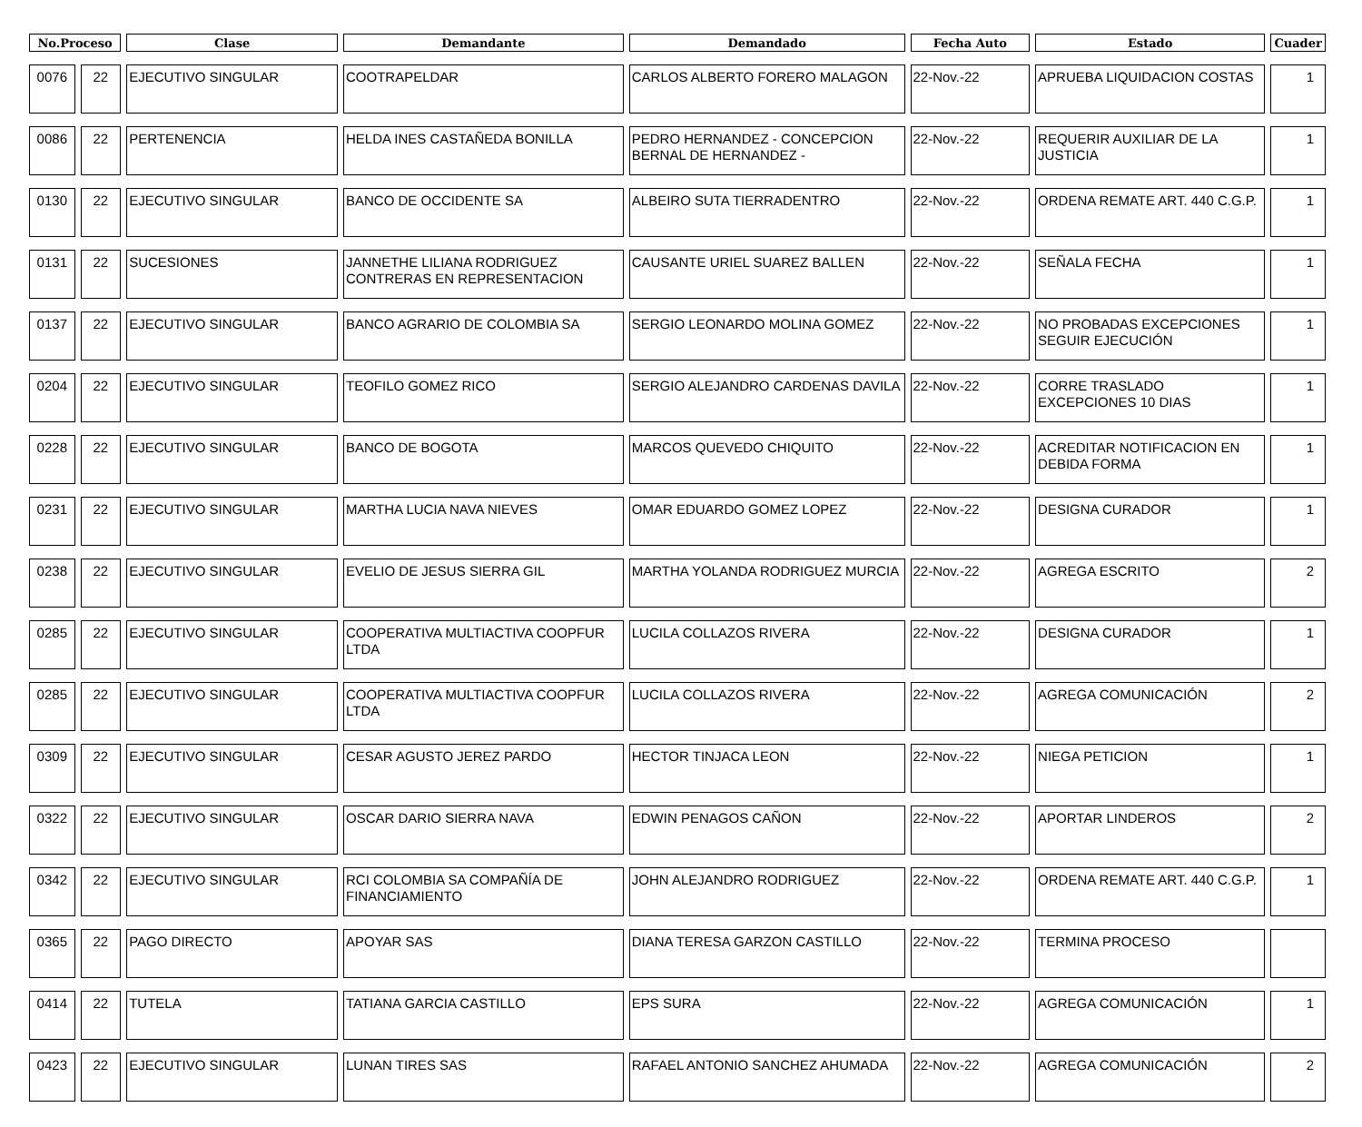| No.Proceso | | Clase | Demandante | Demandado | Fecha Auto | Estado | Cuader |
| --- | --- | --- | --- | --- | --- | --- | --- |
| 0076 | 22 | EJECUTIVO SINGULAR | COOTRAPELDAR | CARLOS ALBERTO FORERO MALAGON | 22-Nov.-22 | APRUEBA LIQUIDACION COSTAS | 1 |
| 0086 | 22 | PERTENENCIA | HELDA INES CASTAÑEDA BONILLA | PEDRO HERNANDEZ - CONCEPCION BERNAL DE HERNANDEZ - | 22-Nov.-22 | REQUERIR AUXILIAR DE LA JUSTICIA | 1 |
| 0130 | 22 | EJECUTIVO SINGULAR | BANCO DE OCCIDENTE SA | ALBEIRO SUTA TIERRADENTRO | 22-Nov.-22 | ORDENA REMATE ART. 440 C.G.P. | 1 |
| 0131 | 22 | SUCESIONES | JANNETHE LILIANA RODRIGUEZ CONTRERAS EN REPRESENTACION | CAUSANTE URIEL SUAREZ BALLEN | 22-Nov.-22 | SEÑALA FECHA | 1 |
| 0137 | 22 | EJECUTIVO SINGULAR | BANCO AGRARIO DE COLOMBIA SA | SERGIO LEONARDO MOLINA GOMEZ | 22-Nov.-22 | NO PROBADAS EXCEPCIONES SEGUIR EJECUCIÓN | 1 |
| 0204 | 22 | EJECUTIVO SINGULAR | TEOFILO GOMEZ RICO | SERGIO ALEJANDRO CARDENAS DAVILA | 22-Nov.-22 | CORRE TRASLADO EXCEPCIONES 10 DIAS | 1 |
| 0228 | 22 | EJECUTIVO SINGULAR | BANCO DE BOGOTA | MARCOS QUEVEDO CHIQUITO | 22-Nov.-22 | ACREDITAR NOTIFICACION EN DEBIDA FORMA | 1 |
| 0231 | 22 | EJECUTIVO SINGULAR | MARTHA LUCIA NAVA NIEVES | OMAR EDUARDO GOMEZ LOPEZ | 22-Nov.-22 | DESIGNA CURADOR | 1 |
| 0238 | 22 | EJECUTIVO SINGULAR | EVELIO DE JESUS SIERRA GIL | MARTHA YOLANDA RODRIGUEZ MURCIA | 22-Nov.-22 | AGREGA ESCRITO | 2 |
| 0285 | 22 | EJECUTIVO SINGULAR | COOPERATIVA MULTIACTIVA COOPFUR LTDA | LUCILA COLLAZOS RIVERA | 22-Nov.-22 | DESIGNA CURADOR | 1 |
| 0285 | 22 | EJECUTIVO SINGULAR | COOPERATIVA MULTIACTIVA COOPFUR LTDA | LUCILA COLLAZOS RIVERA | 22-Nov.-22 | AGREGA COMUNICACIÓN | 2 |
| 0309 | 22 | EJECUTIVO SINGULAR | CESAR AGUSTO JEREZ PARDO | HECTOR TINJACA LEON | 22-Nov.-22 | NIEGA PETICION | 1 |
| 0322 | 22 | EJECUTIVO SINGULAR | OSCAR DARIO SIERRA NAVA | EDWIN PENAGOS CAÑON | 22-Nov.-22 | APORTAR LINDEROS | 2 |
| 0342 | 22 | EJECUTIVO SINGULAR | RCI COLOMBIA SA COMPAÑÍA DE FINANCIAMIENTO | JOHN ALEJANDRO RODRIGUEZ | 22-Nov.-22 | ORDENA REMATE ART. 440 C.G.P. | 1 |
| 0365 | 22 | PAGO DIRECTO | APOYAR SAS | DIANA TERESA GARZON CASTILLO | 22-Nov.-22 | TERMINA PROCESO | |
| 0414 | 22 | TUTELA | TATIANA GARCIA CASTILLO | EPS SURA | 22-Nov.-22 | AGREGA COMUNICACIÓN | 1 |
| 0423 | 22 | EJECUTIVO SINGULAR | LUNAN TIRES SAS | RAFAEL ANTONIO SANCHEZ AHUMADA | 22-Nov.-22 | AGREGA COMUNICACIÓN | 2 |